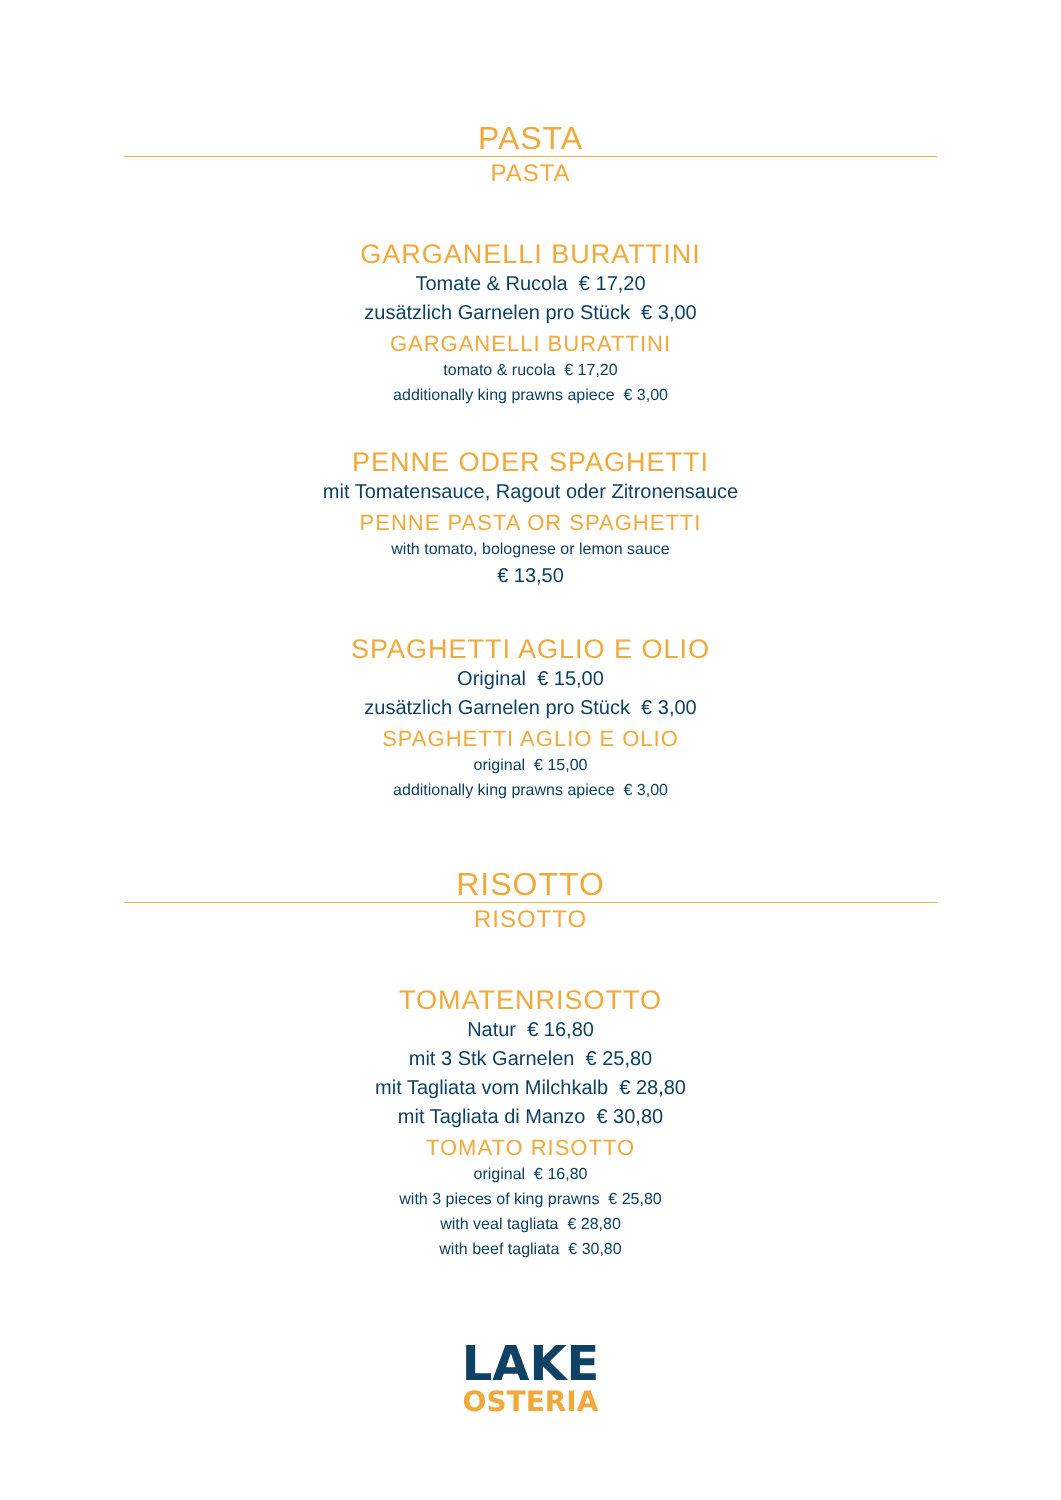PASTA
PASTA
GARGANELLI BURATTINI
Tomate & Rucola € 17,20
zusätzlich Garnelen pro Stück € 3,00
GARGANELLI BURATTINI
tomato & rucola € 17,20
additionally king prawns apiece € 3,00
PENNE ODER SPAGHETTI
mit Tomatensauce, Ragout oder Zitronensauce
PENNE PASTA OR SPAGHETTI
with tomato, bolognese or lemon sauce
€ 13,50
SPAGHETTI AGLIO E OLIO
Original € 15,00
zusätzlich Garnelen pro Stück € 3,00
SPAGHETTI AGLIO E OLIO
original € 15,00
additionally king prawns apiece € 3,00
RISOTTO
RISOTTO
TOMATENRISOTTO
Natur € 16,80
mit 3 Stk Garnelen € 25,80
mit Tagliata vom Milchkalb € 28,80
mit Tagliata di Manzo € 30,80
TOMATO RISOTTO
original € 16,80
with 3 pieces of king prawns € 25,80
with veal tagliata € 28,80
with beef tagliata € 30,80
LAKE
OSTERIA